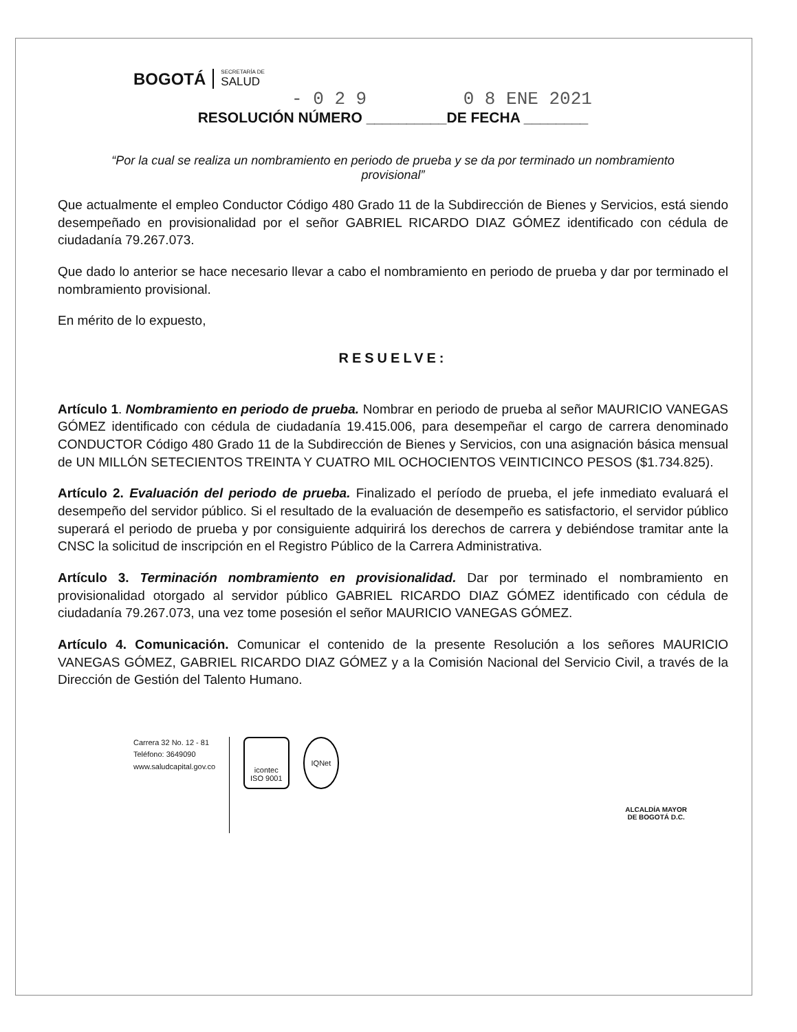BOGOTÁ SECRETARÍA DE
SALUD
- 0 2 9 0 8 ENE 2021
RESOLUCIÓN NÚMERO __________DE FECHA ________
“Por la cual se realiza un nombramiento en periodo de prueba y se da por terminado un nombramiento provisional”
Que actualmente el empleo Conductor Código 480 Grado 11 de la Subdirección de Bienes y Servicios, está siendo desempeñado en provisionalidad por el señor GABRIEL RICARDO DIAZ GÓMEZ identificado con cédula de ciudadanía 79.267.073.
Que dado lo anterior se hace necesario llevar a cabo el nombramiento en periodo de prueba y dar por terminado el nombramiento provisional.
En mérito de lo expuesto,
RESUELVE:
Artículo 1. Nombramiento en periodo de prueba. Nombrar en periodo de prueba al señor MAURICIO VANEGAS GÓMEZ identificado con cédula de ciudadanía 19.415.006, para desempeñar el cargo de carrera denominado CONDUCTOR Código 480 Grado 11 de la Subdirección de Bienes y Servicios, con una asignación básica mensual de UN MILLÓN SETECIENTOS TREINTA Y CUATRO MIL OCHOCIENTOS VEINTICINCO PESOS ($1.734.825).
Artículo 2. Evaluación del periodo de prueba. Finalizado el período de prueba, el jefe inmediato evaluará el desempeño del servidor público. Si el resultado de la evaluación de desempeño es satisfactorio, el servidor público superará el periodo de prueba y por consiguiente adquirirá los derechos de carrera y debiéndose tramitar ante la CNSC la solicitud de inscripción en el Registro Público de la Carrera Administrativa.
Artículo 3. Terminación nombramiento en provisionalidad. Dar por terminado el nombramiento en provisionalidad otorgado al servidor público GABRIEL RICARDO DIAZ GÓMEZ identificado con cédula de ciudadanía 79.267.073, una vez tome posesión el señor MAURICIO VANEGAS GÓMEZ.
Artículo 4. Comunicación. Comunicar el contenido de la presente Resolución a los señores MAURICIO VANEGAS GÓMEZ, GABRIEL RICARDO DIAZ GÓMEZ y a la Comisión Nacional del Servicio Civil, a través de la Dirección de Gestión del Talento Humano.
Carrera 32 No. 12 - 81
Teléfono: 3649090
www.saludcapital.gov.co
icontec
ISO 9001
IQNet
ALCALDÍA MAYOR
DE BOGOTÁ D.C.